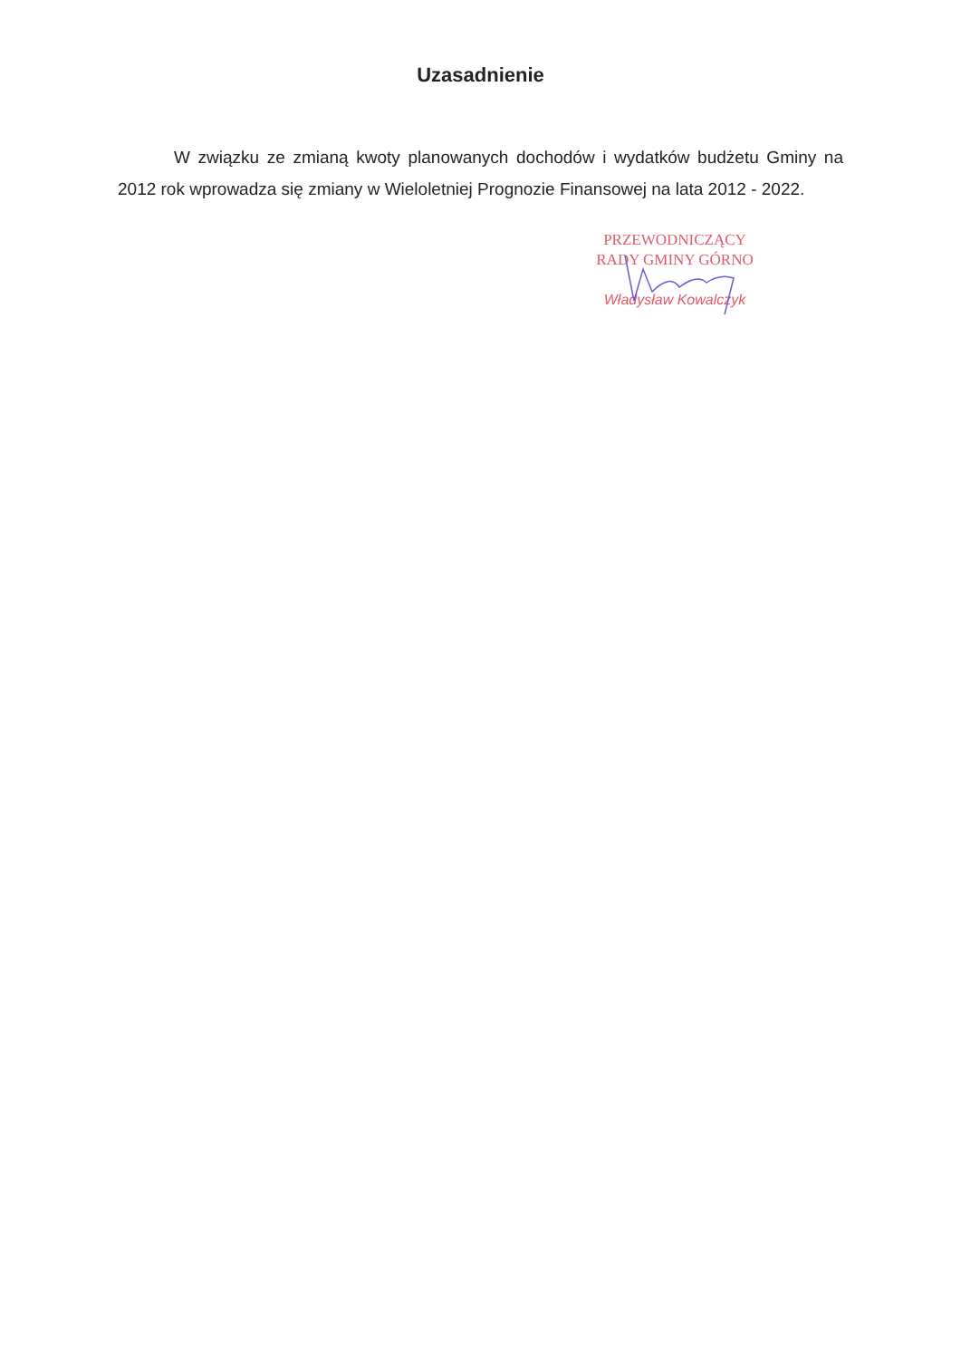Uzasadnienie
W związku ze zmianą kwoty planowanych dochodów i wydatków budżetu Gminy na 2012 rok wprowadza się zmiany w Wieloletniej Prognozie Finansowej na lata 2012 - 2022.
PRZEWODNICZĄCY
RADY GMINY GÓRNO
Władysław Kowalczyk